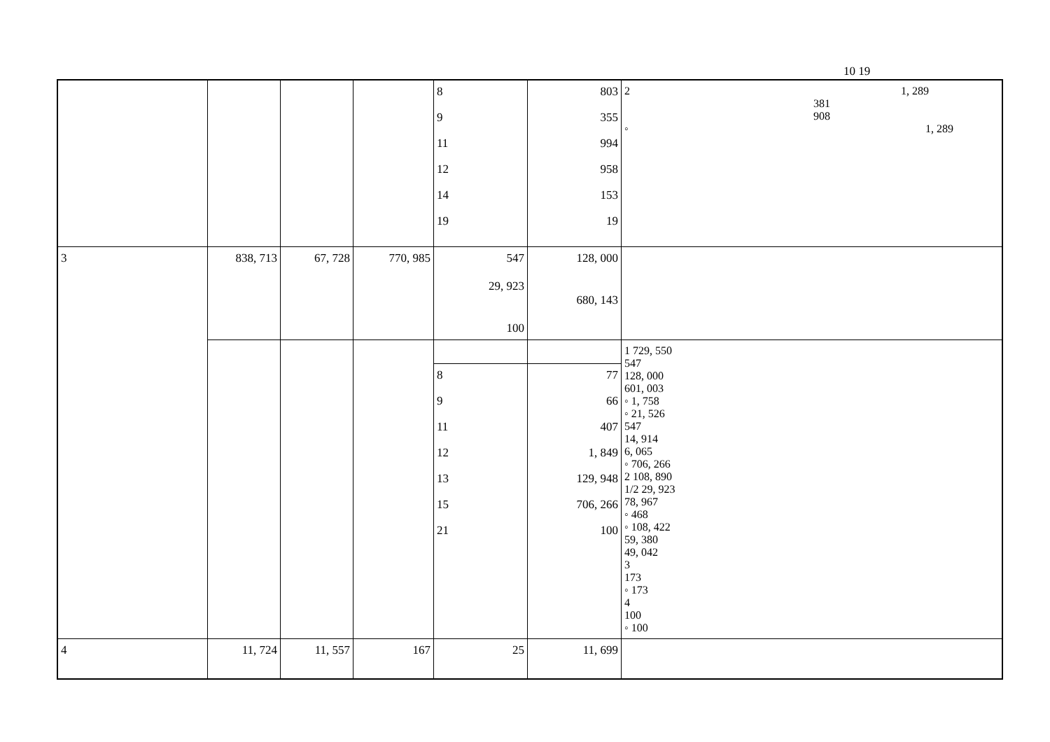10 19
| | | | | 8 9 11 12 14 19 | 803 355 994 958 153 19 | 2 1, 289 381 908 ◦ 1, 289 |
| 3 | 838, 713 | 67, 728 | 770, 985 | 547 29, 923 100 | 128, 000 680, 143 | |
| | | | | | | 1 729, 550 547 128, 000 601, 003 ◦ 1, 758 ◦ 21, 526 547 14, 914 6, 065 ◦ 706, 266 2 108, 890 1/2 29, 923 78, 967 ◦ 468 ◦ 108, 422 59, 380 49, 042 3 173 ◦ 173 4 100 ◦ 100 |
| | | | | 8 9 11 12 13 15 21 | 77 66 407 1, 849 129, 948 706, 266 100 | |
| 4 | 11, 724 | 11, 557 | 167 | 25 | 11, 699 | |